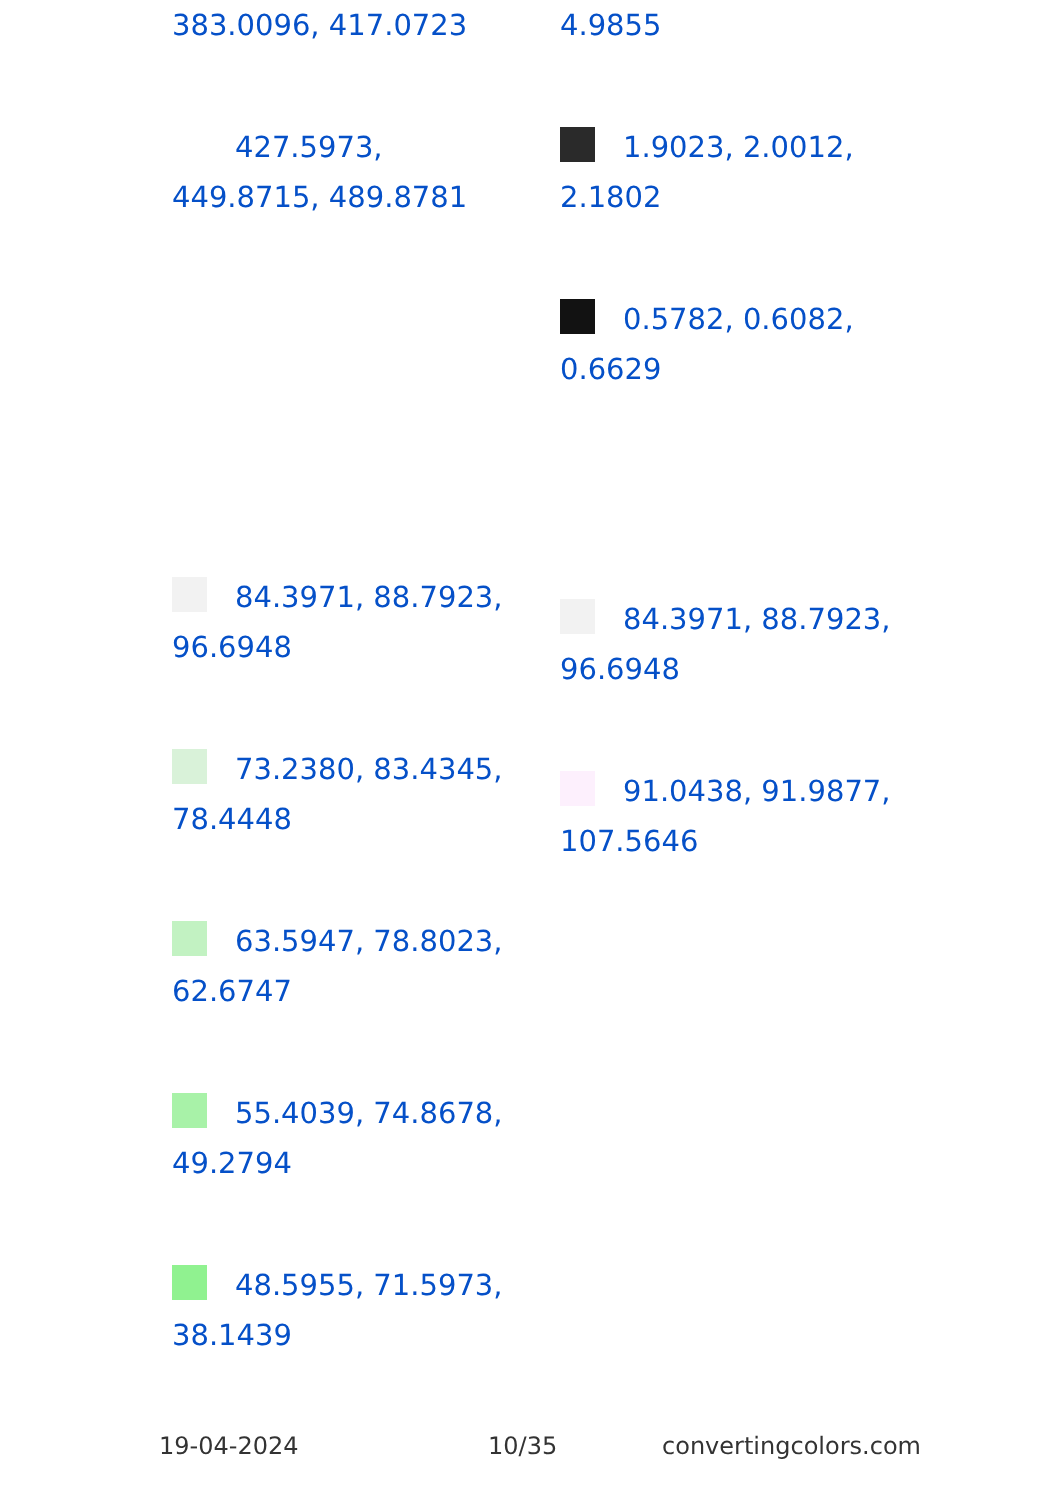383.0096, 417.0723
427.5973, 449.8715, 489.8781
84.3971, 88.7923, 96.6948
73.2380, 83.4345, 78.4448
63.5947, 78.8023, 62.6747
55.4039, 74.8678, 49.2794
48.5955, 71.5973, 38.1439
4.9855
1.9023, 2.0012, 2.1802
0.5782, 0.6082, 0.6629
84.3971, 88.7923, 96.6948
91.0438, 91.9877, 107.5646
19-04-2024 10/35 convertingcolors.com